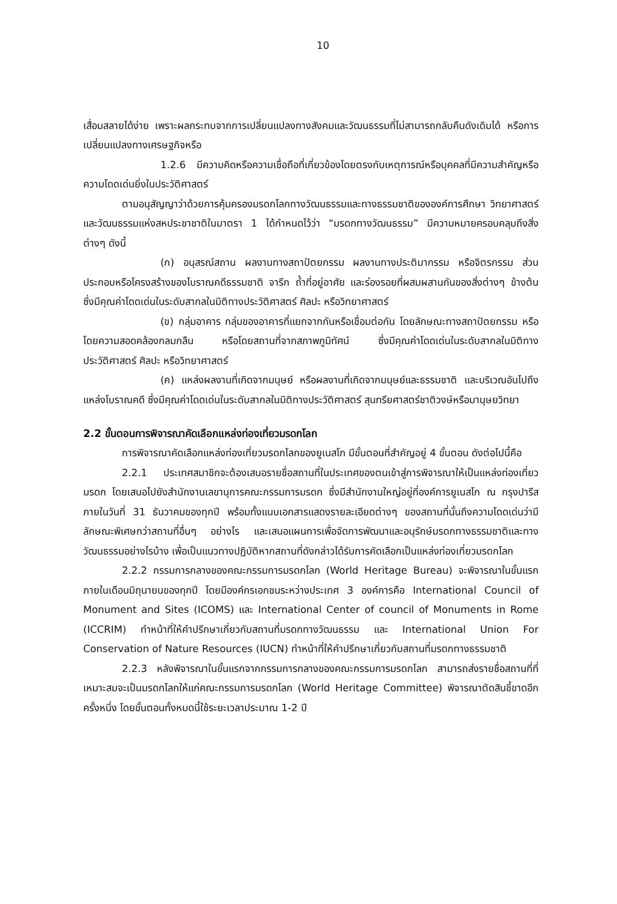10
เสื่อมสลายได้ง่าย เพราะผลกระทบจากการเปลี่ยนแปลงทางสังคมและวัฒนธรรมที่ไม่สามารถกลับคืนดังเดิมได้ หรือการเปลี่ยนแปลงทางเศรษฐกิจหรือ
1.2.6 มีความคิดหรือความเชื่อถือที่เกี่ยวข้องโดยตรงกับเหตุการณ์หรือบุคคลที่มีความสำคัญหรือความโดดเด่นยิ่งในประวัติศาสตร์
ตามอนุสัญญาว่าด้วยการคุ้มครองมรดกโลกทางวัฒนธรรมและทางธรรมชาติขององค์การศึกษา วิทยาศาสตร์และวัฒนธรรมแห่งสหประชาชาติในมาตรา 1 ได้กำหนดไว้ว่า “มรดกทางวัฒนธรรม” มีความหมายครอบคลุมถึงสิ่งต่างๆ ดังนี้
(ก) อนุสรณ์สถาน ผลงานทางสถาปัตยกรรม ผลงานทางประติมากรรม หรือจิตรกรรม ส่วนประกอบหรือโครงสร้างของโบราณคดีธรรมชาติ จารึก ถ้ำที่อยู่อาศัย และร่องรอยที่ผสมผสานกันของสิ่งต่างๆ ข้างต้น ซึ่งมีคุณค่าโดดเด่นในระดับสากลในมิติทางประวัติศาสตร์ ศิลปะ หรือวิทยาศาสตร์
(ข) กลุ่มอาคาร กลุ่มของอาคารที่แยกจากกันหรือเชื่อมต่อกัน โดยลักษณะทางสถาปัตยกรรม หรือโดยความสอดคล้องกลมกลืน หรือโดยสถานที่จากสภาพภูมิทัศน์ ซึ่งมีคุณค่าโดดเด่นในระดับสากลในมิติทางประวัติศาสตร์ ศิลปะ หรือวิทยาศาสตร์
(ค) แหล่งผลงานที่เกิดจากมนุษย์ หรือผลงานที่เกิดจากมนุษย์และธรรมชาติ และบริเวณอันไปถึงแหล่งโบราณคดี ซึ่งมีคุณค่าโดดเด่นในระดับสากลในมิติทางประวัติศาสตร์ สุนทรียศาสตร์ชาติวงษ์หรือมานุษยวิทยา
2.2 ขั้นตอนการพิจารณาคัดเลือกแหล่งท่องเที่ยวมรดกโลก
การพิจารณาคัดเลือกแหล่งท่องเที่ยวมรดกโลกของยูเนสโก มีขั้นตอนที่สำคัญอยู่ 4 ขั้นตอน ดังต่อไปนี้คือ
2.2.1 ประเทศสมาชิกจะต้องเสนอรายชื่อสถานที่ในประเทศของตนเข้าสู่การพิจารณาให้เป็นแหล่งท่องเที่ยวมรดก โดยเสนอไปยังสำนักงานเลขานุการคณะกรรมการมรดก ซึ่งมีสำนักงานใหญ่อยู่ที่องค์การยูเนสโก ณ กรุงปารีส ภายในวันที่ 31 ธันวาคมของทุกปี พร้อมทั้งแนบเอกสารแสดงรายละเอียดต่างๆ ของสถานที่นั้นถึงความโดดเด่นว่ามีลักษณะพิเศษกว่าสถานที่อื่นๆ อย่างไร และเสนอแผนการเพื่อจัดการพัฒนาและอนุรักษ์มรดกทางธรรมชาติและทางวัฒนธรรมอย่างไรบ้าง เพื่อเป็นแนวทางปฏิบัติหากสถานที่ดังกล่าวได้รับการคัดเลือกเป็นแหล่งท่องเที่ยวมรดกโลก
2.2.2 กรรมการกลางของคณะกรรมการมรดกโลก (World Heritage Bureau) จะพิจารณาในขั้นแรกภายในเดือนมิถุนายนของทุกปี โดยมีองค์กรเอกชนระหว่างประเทศ 3 องค์การคือ International Council of Monument and Sites (ICOMS) และ International Center of council of Monuments in Rome (ICCRIM) ทำหน้าที่ให้คำปรึกษาเกี่ยวกับสถานที่มรดกทางวัฒนธรรม และ International Union For Conservation of Nature Resources (IUCN) ทำหน้าที่ให้คำปรึกษาเกี่ยวกับสถานที่มรดกทางธรรมชาติ
2.2.3 หลังพิจารณาในขั้นแรกจากกรรมการกลางของคณะกรรมการมรดกโลก สามารถส่งรายชื่อสถานที่ที่เหมาะสมจะเป็นมรดกโลกให้แก่คณะกรรมการมรดกโลก (World Heritage Committee) พิจารณาตัดสินชี้ขาดอีกครั้งหนึ่ง โดยขั้นตอนทั้งหมดนี้ใช้ระยะเวลาประมาณ 1-2 ปี